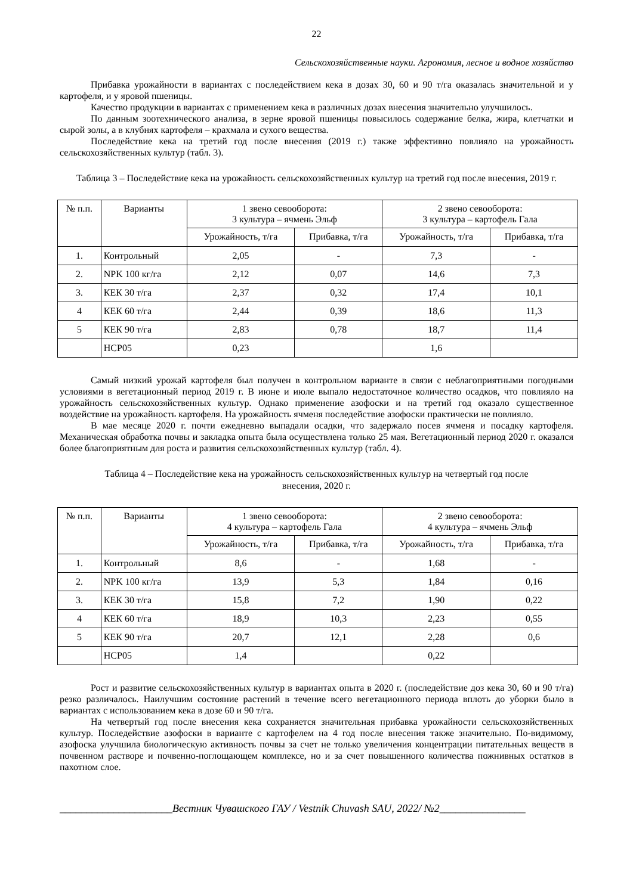22
Сельскохозяйственные науки. Агрономия, лесное и водное хозяйство
Прибавка урожайности в вариантах с последействием кека в дозах 30, 60 и 90 т/га оказалась значительной и у картофеля, и у яровой пшеницы.
Качество продукции в вариантах с применением кека в различных дозах внесения значительно улучшилось.
По данным зоотехнического анализа, в зерне яровой пшеницы повысилось содержание белка, жира, клетчатки и сырой золы, а в клубнях картофеля – крахмала и сухого вещества.
Последействие кека на третий год после внесения (2019 г.) также эффективно повлияло на урожайность сельскохозяйственных культур (табл. 3).
Таблица 3 – Последействие кека на урожайность сельскохозяйственных культур на третий год после внесения, 2019 г.
| № п.п. | Варианты | 1 звено севооборота: 3 культура – ячмень Эльф | | 2 звено севооборота: 3 культура – картофель Гала | |
| --- | --- | --- | --- | --- | --- |
| | | Урожайность, т/га | Прибавка, т/га | Урожайность, т/га | Прибавка, т/га |
| 1. | Контрольный | 2,05 | - | 7,3 | - |
| 2. | NPK 100 кг/га | 2,12 | 0,07 | 14,6 | 7,3 |
| 3. | КЕК 30 т/га | 2,37 | 0,32 | 17,4 | 10,1 |
| 4 | КЕК 60 т/га | 2,44 | 0,39 | 18,6 | 11,3 |
| 5 | КЕК 90 т/га | 2,83 | 0,78 | 18,7 | 11,4 |
| | НСР05 | 0,23 | | 1,6 | |
Самый низкий урожай картофеля был получен в контрольном варианте в связи с неблагоприятными погодными условиями в вегетационный период 2019 г. В июне и июле выпало недостаточное количество осадков, что повлияло на урожайность сельскохозяйственных культур. Однако применение азофоски и на третий год оказало существенное воздействие на урожайность картофеля. На урожайность ячменя последействие азофоски практически не повлияло.
В мае месяце 2020 г. почти ежедневно выпадали осадки, что задержало посев ячменя и посадку картофеля. Механическая обработка почвы и закладка опыта была осуществлена только 25 мая. Вегетационный период 2020 г. оказался более благоприятным для роста и развития сельскохозяйственных культур (табл. 4).
Таблица 4 – Последействие кека на урожайность сельскохозяйственных культур на четвертый год после
внесения, 2020 г.
| № п.п. | Варианты | 1 звено севооборота: 4 культура – картофель Гала | | 2 звено севооборота: 4 культура – ячмень Эльф | |
| --- | --- | --- | --- | --- | --- |
| | | Урожайность, т/га | Прибавка, т/га | Урожайность, т/га | Прибавка, т/га |
| 1. | Контрольный | 8,6 | - | 1,68 | - |
| 2. | NPK 100 кг/га | 13,9 | 5,3 | 1,84 | 0,16 |
| 3. | КЕК 30 т/га | 15,8 | 7,2 | 1,90 | 0,22 |
| 4 | КЕК 60 т/га | 18,9 | 10,3 | 2,23 | 0,55 |
| 5 | КЕК 90 т/га | 20,7 | 12,1 | 2,28 | 0,6 |
| | НСР05 | 1,4 | | 0,22 | |
Рост и развитие сельскохозяйственных культур в вариантах опыта в 2020 г. (последействие доз кека 30, 60 и 90 т/га) резко различалось. Наилучшим состояние растений в течение всего вегетационного периода вплоть до уборки было в вариантах с использованием кека в дозе 60 и 90 т/га.
На четвертый год после внесения кека сохраняется значительная прибавка урожайности сельскохозяйственных культур. Последействие азофоски в варианте с картофелем на 4 год после внесения также значительно. По-видимому, азофоска улучшила биологическую активность почвы за счет не только увеличения концентрации питательных веществ в почвенном растворе и почвенно-поглощающем комплексе, но и за счет повышенного количества пожнивных остатков в пахотном слое.
_____________________Вестник Чувашского ГАУ / Vestnik Chuvash SAU, 2022/ №2________________